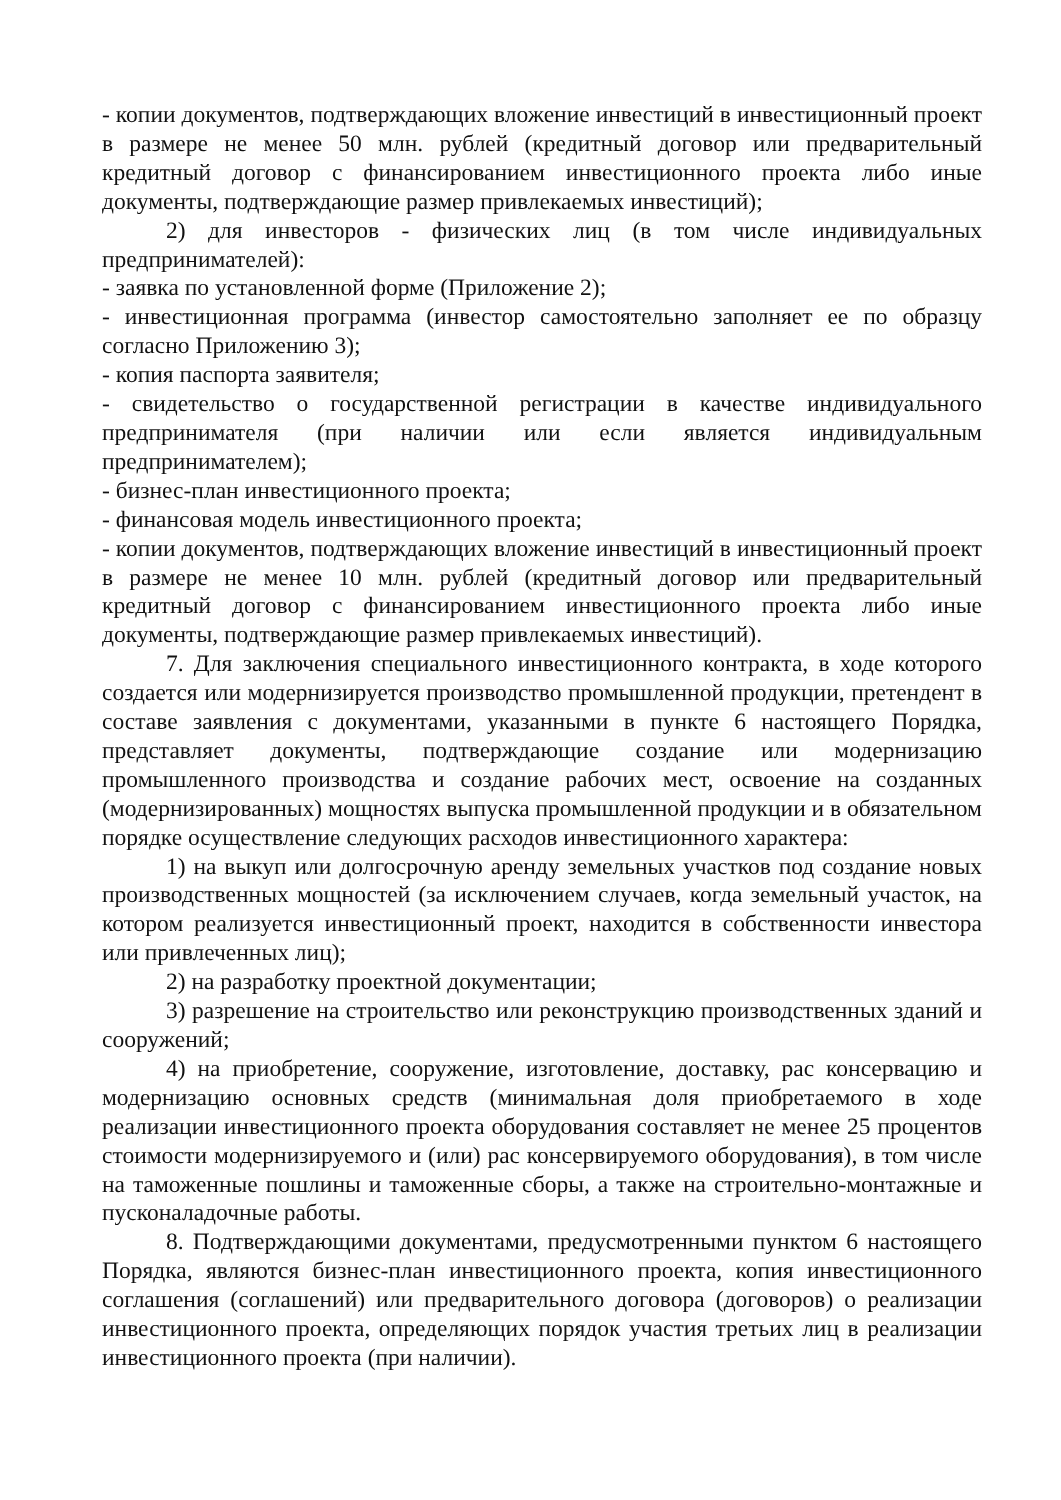- копии документов, подтверждающих вложение инвестиций в инвестиционный проект в размере не менее 50 млн. рублей (кредитный договор или предварительный кредитный договор с финансированием инвестиционного проекта либо иные документы, подтверждающие размер привлекаемых инвестиций);
2) для инвесторов - физических лиц (в том числе индивидуальных предпринимателей):
- заявка по установленной форме (Приложение 2);
- инвестиционная программа (инвестор самостоятельно заполняет ее по образцу согласно Приложению 3);
- копия паспорта заявителя;
- свидетельство о государственной регистрации в качестве индивидуального предпринимателя (при наличии или если является индивидуальным предпринимателем);
- бизнес-план инвестиционного проекта;
- финансовая модель инвестиционного проекта;
- копии документов, подтверждающих вложение инвестиций в инвестиционный проект в размере не менее 10 млн. рублей (кредитный договор или предварительный кредитный договор с финансированием инвестиционного проекта либо иные документы, подтверждающие размер привлекаемых инвестиций).
7. Для заключения специального инвестиционного контракта, в ходе которого создается или модернизируется производство промышленной продукции, претендент в составе заявления с документами, указанными в пункте 6 настоящего Порядка, представляет документы, подтверждающие создание или модернизацию промышленного производства и создание рабочих мест, освоение на созданных (модернизированных) мощностях выпуска промышленной продукции и в обязательном порядке осуществление следующих расходов инвестиционного характера:
1) на выкуп или долгосрочную аренду земельных участков под создание новых производственных мощностей (за исключением случаев, когда земельный участок, на котором реализуется инвестиционный проект, находится в собственности инвестора или привлеченных лиц);
2) на разработку проектной документации;
3) разрешение на строительство или реконструкцию производственных зданий и сооружений;
4) на приобретение, сооружение, изготовление, доставку, рас консервацию и модернизацию основных средств (минимальная доля приобретаемого в ходе реализации инвестиционного проекта оборудования составляет не менее 25 процентов стоимости модернизируемого и (или) рас консервируемого оборудования), в том числе на таможенные пошлины и таможенные сборы, а также на строительно-монтажные и пусконаладочные работы.
8. Подтверждающими документами, предусмотренными пунктом 6 настоящего Порядка, являются бизнес-план инвестиционного проекта, копия инвестиционного соглашения (соглашений) или предварительного договора (договоров) о реализации инвестиционного проекта, определяющих порядок участия третьих лиц в реализации инвестиционного проекта (при наличии).